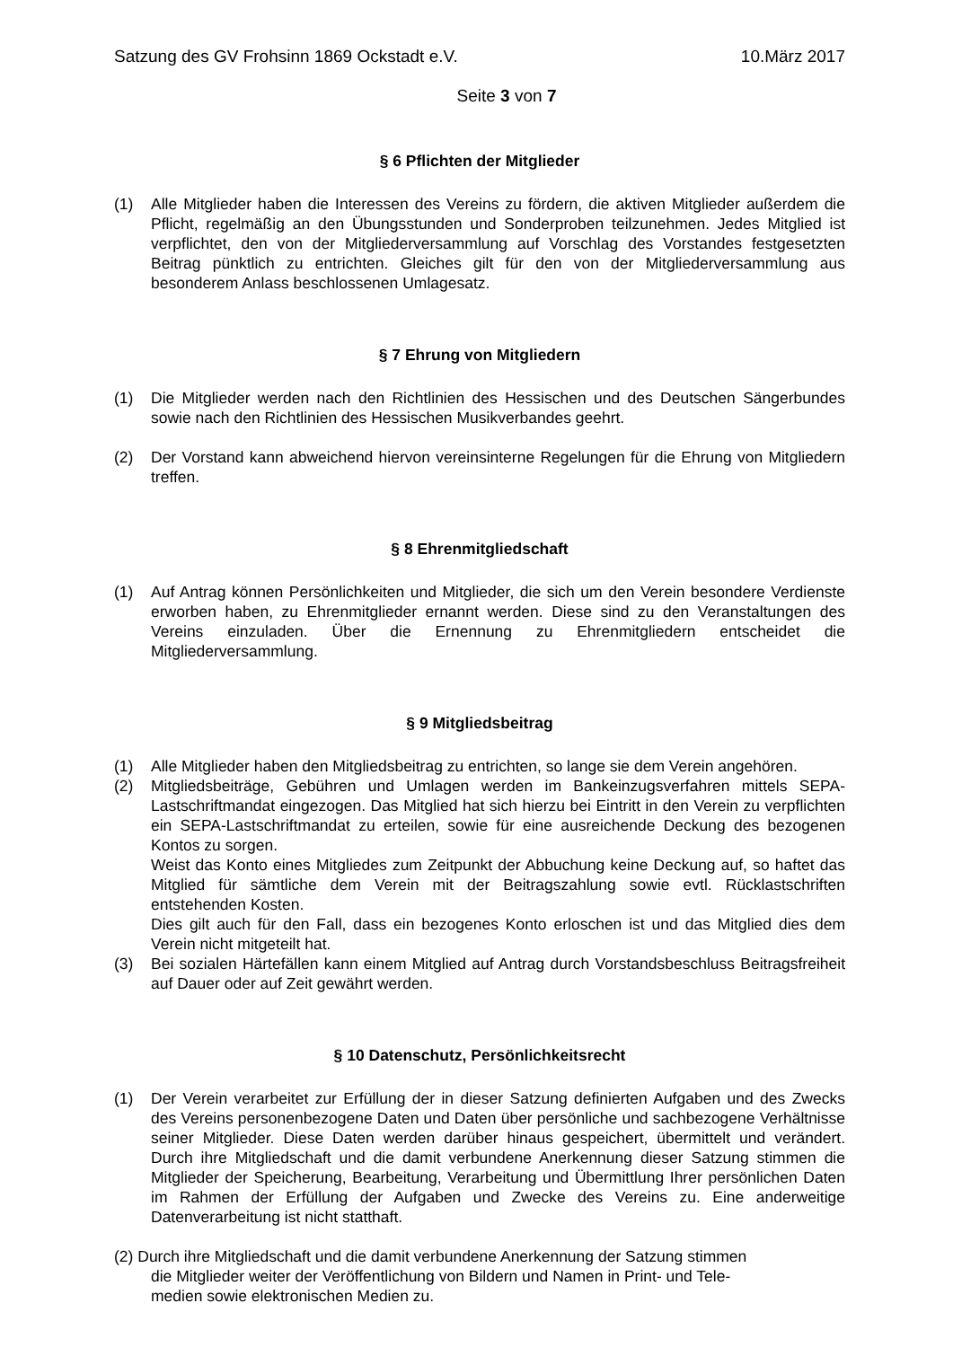Satzung des GV Frohsinn 1869 Ockstadt e.V. 10.März 2017
Seite 3 von 7
§ 6 Pflichten der Mitglieder
(1) Alle Mitglieder haben die Interessen des Vereins zu fördern, die aktiven Mitglieder außerdem die Pflicht, regelmäßig an den Übungsstunden und Sonderproben teilzunehmen. Jedes Mitglied ist verpflichtet, den von der Mitgliederversammlung auf Vorschlag des Vorstandes festgesetzten Beitrag pünktlich zu entrichten. Gleiches gilt für den von der Mitgliederversammlung aus besonderem Anlass beschlossenen Umlagesatz.
§ 7 Ehrung von Mitgliedern
(1) Die Mitglieder werden nach den Richtlinien des Hessischen und des Deutschen Sängerbundes sowie nach den Richtlinien des Hessischen Musikverbandes geehrt.
(2) Der Vorstand kann abweichend hiervon vereinsinterne Regelungen für die Ehrung von Mitgliedern treffen.
§ 8 Ehrenmitgliedschaft
(1) Auf Antrag können Persönlichkeiten und Mitglieder, die sich um den Verein besondere Verdienste erworben haben, zu Ehrenmitglieder ernannt werden. Diese sind zu den Veranstaltungen des Vereins einzuladen. Über die Ernennung zu Ehrenmitgliedern entscheidet die Mitgliederversammlung.
§ 9 Mitgliedsbeitrag
(1) Alle Mitglieder haben den Mitgliedsbeitrag zu entrichten, so lange sie dem Verein angehören.
(2) Mitgliedsbeiträge, Gebühren und Umlagen werden im Bankeinzugsverfahren mittels SEPA-Lastschriftmandat eingezogen. Das Mitglied hat sich hierzu bei Eintritt in den Verein zu verpflichten ein SEPA-Lastschriftmandat zu erteilen, sowie für eine ausreichende Deckung des bezogenen Kontos zu sorgen.
Weist das Konto eines Mitgliedes zum Zeitpunkt der Abbuchung keine Deckung auf, so haftet das Mitglied für sämtliche dem Verein mit der Beitragszahlung sowie evtl. Rücklastschriften entstehenden Kosten.
Dies gilt auch für den Fall, dass ein bezogenes Konto erloschen ist und das Mitglied dies dem Verein nicht mitgeteilt hat.
(3) Bei sozialen Härtefällen kann einem Mitglied auf Antrag durch Vorstandsbeschluss Beitragsfreiheit auf Dauer oder auf Zeit gewährt werden.
§ 10 Datenschutz, Persönlichkeitsrecht
(1) Der Verein verarbeitet zur Erfüllung der in dieser Satzung definierten Aufgaben und des Zwecks des Vereins personenbezogene Daten und Daten über persönliche und sachbezogene Verhältnisse seiner Mitglieder. Diese Daten werden darüber hinaus gespeichert, übermittelt und verändert. Durch ihre Mitgliedschaft und die damit verbundene Anerkennung dieser Satzung stimmen die Mitglieder der Speicherung, Bearbeitung, Verarbeitung und Übermittlung Ihrer persönlichen Daten im Rahmen der Erfüllung der Aufgaben und Zwecke des Vereins zu. Eine anderweitige Datenverarbeitung ist nicht statthaft.
(2) Durch ihre Mitgliedschaft und die damit verbundene Anerkennung der Satzung stimmen
die Mitglieder weiter der Veröffentlichung von Bildern und Namen in Print- und Tele-
medien sowie elektronischen Medien zu.